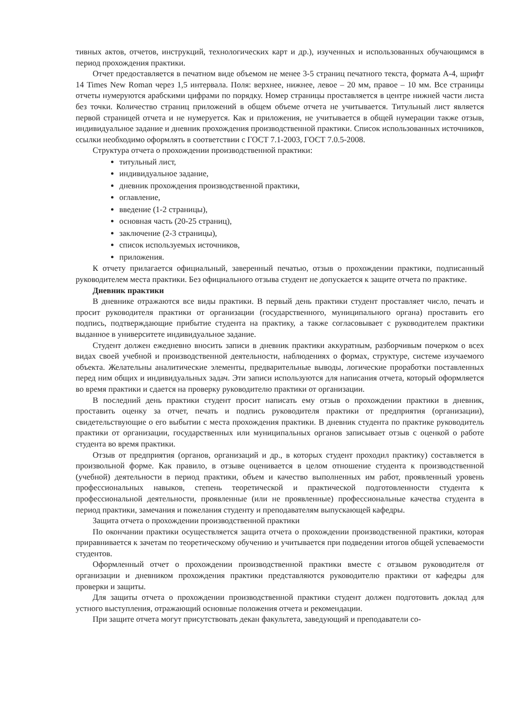тивных актов, отчетов, инструкций, технологических карт и др.), изученных и использованных обучающимся в период прохождения практики.
Отчет предоставляется в печатном виде объемом не менее 3-5 страниц печатного текста, формата А-4, шрифт 14 Times New Roman через 1,5 интервала. Поля: верхнее, нижнее, левое – 20 мм, правое – 10 мм. Все страницы отчеты нумеруются арабскими цифрами по порядку. Номер страницы проставляется в центре нижней части листа без точки. Количество страниц приложений в общем объеме отчета не учитывается. Титульный лист является первой страницей отчета и не нумеруется. Как и приложения, не учитывается в общей нумерации также отзыв, индивидуальное задание и дневник прохождения производственной практики. Список использованных источников, ссылки необходимо оформлять в соответствии с ГОСТ 7.1-2003, ГОСТ 7.0.5-2008.
Структура отчета о прохождении производственной практики:
титульный лист,
индивидуальное задание,
дневник прохождения производственной практики,
оглавление,
введение (1-2 страницы),
основная часть (20-25 страниц),
заключение (2-3 страницы),
список используемых источников,
приложения.
К отчету прилагается официальный, заверенный печатью, отзыв о прохождении практики, подписанный руководителем места практики. Без официального отзыва студент не допускается к защите отчета по практике.
Дневник практики
В дневнике отражаются все виды практики. В первый день практики студент проставляет число, печать и просит руководителя практики от организации (государственного, муниципального органа) проставить его подпись, подтверждающие прибытие студента на практику, а также согласовывает с руководителем практики выданное в университете индивидуальное задание.
Студент должен ежедневно вносить записи в дневник практики аккуратным, разборчивым почерком о всех видах своей учебной и производственной деятельности, наблюдениях о формах, структуре, системе изучаемого объекта. Желательны аналитические элементы, предварительные выводы, логические проработки поставленных перед ним общих и индивидуальных задач. Эти записи используются для написания отчета, который оформляется во время практики и сдается на проверку руководителю практики от организации.
В последний день практики студент просит написать ему отзыв о прохождении практики в дневник, проставить оценку за отчет, печать и подпись руководителя практики от предприятия (организации), свидетельствующие о его выбытии с места прохождения практики. В дневник студента по практике руководитель практики от организации, государственных или муниципальных органов записывает отзыв с оценкой о работе студента во время практики.
Отзыв от предприятия (органов, организаций и др., в которых студент проходил практику) составляется в произвольной форме. Как правило, в отзыве оценивается в целом отношение студента к производственной (учебной) деятельности в период практики, объем и качество выполненных им работ, проявленный уровень профессиональных навыков, степень теоретической и практической подготовленности студента к профессиональной деятельности, проявленные (или не проявленные) профессиональные качества студента в период практики, замечания и пожелания студенту и преподавателям выпускающей кафедры.
Защита отчета о прохождении производственной практики
По окончании практики осуществляется защита отчета о прохождении производственной практики, которая приравнивается к зачетам по теоретическому обучению и учитывается при подведении итогов общей успеваемости студентов.
Оформленный отчет о прохождении производственной практики вместе с отзывом руководителя от организации и дневником прохождения практики представляются руководителю практики от кафедры для проверки и защиты.
Для защиты отчета о прохождении производственной практики студент должен подготовить доклад для устного выступления, отражающий основные положения отчета и рекомендации.
При защите отчета могут присутствовать декан факультета, заведующий и преподаватели со-